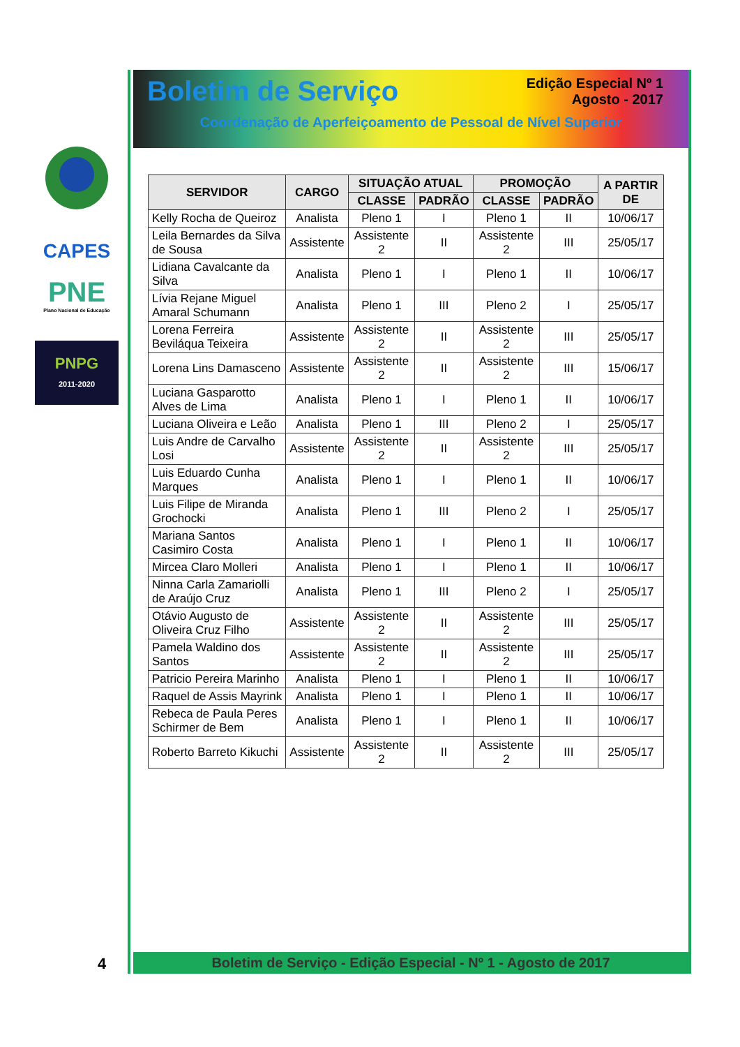CAPES
PNE
Plano Nacional de Educação
PNPG
2011-2020
Boletim de Serviço Edição Especial Nº 1
Agosto - 2017
Coordenação de Aperfeiçoamento de Pessoal de Nível Superior
| SERVIDOR | CARGO | SITUAÇÃO ATUAL | | PROMOÇÃO | | A PARTIR DE |
| --- | --- | --- | --- | --- | --- | --- |
| | | CLASSE | PADRÃO | CLASSE | PADRÃO | |
| Kelly Rocha de Queiroz | Analista | Pleno 1 | I | Pleno 1 | II | 10/06/17 |
| Leila Bernardes da Silva de Sousa | Assistente | Assistente 2 | II | Assistente 2 | III | 25/05/17 |
| Lidiana Cavalcante da Silva | Analista | Pleno 1 | I | Pleno 1 | II | 10/06/17 |
| Lívia Rejane Miguel Amaral Schumann | Analista | Pleno 1 | III | Pleno 2 | I | 25/05/17 |
| Lorena Ferreira Beviláqua Teixeira | Assistente | Assistente 2 | II | Assistente 2 | III | 25/05/17 |
| Lorena Lins Damasceno | Assistente | Assistente 2 | II | Assistente 2 | III | 15/06/17 |
| Luciana Gasparotto Alves de Lima | Analista | Pleno 1 | I | Pleno 1 | II | 10/06/17 |
| Luciana Oliveira e Leão | Analista | Pleno 1 | III | Pleno 2 | I | 25/05/17 |
| Luis Andre de Carvalho Losi | Assistente | Assistente 2 | II | Assistente 2 | III | 25/05/17 |
| Luis Eduardo Cunha Marques | Analista | Pleno 1 | I | Pleno 1 | II | 10/06/17 |
| Luis Filipe de Miranda Grochocki | Analista | Pleno 1 | III | Pleno 2 | I | 25/05/17 |
| Mariana Santos Casimiro Costa | Analista | Pleno 1 | I | Pleno 1 | II | 10/06/17 |
| Mircea Claro Molleri | Analista | Pleno 1 | I | Pleno 1 | II | 10/06/17 |
| Ninna Carla Zamariolli de Araújo Cruz | Analista | Pleno 1 | III | Pleno 2 | I | 25/05/17 |
| Otávio Augusto de Oliveira Cruz Filho | Assistente | Assistente 2 | II | Assistente 2 | III | 25/05/17 |
| Pamela Waldino dos Santos | Assistente | Assistente 2 | II | Assistente 2 | III | 25/05/17 |
| Patricio Pereira Marinho | Analista | Pleno 1 | I | Pleno 1 | II | 10/06/17 |
| Raquel de Assis Mayrink | Analista | Pleno 1 | I | Pleno 1 | II | 10/06/17 |
| Rebeca de Paula Peres Schirmer de Bem | Analista | Pleno 1 | I | Pleno 1 | II | 10/06/17 |
| Roberto Barreto Kikuchi | Assistente | Assistente 2 | II | Assistente 2 | III | 25/05/17 |
Boletim de Serviço - Edição Especial - Nº 1 - Agosto de 2017
4